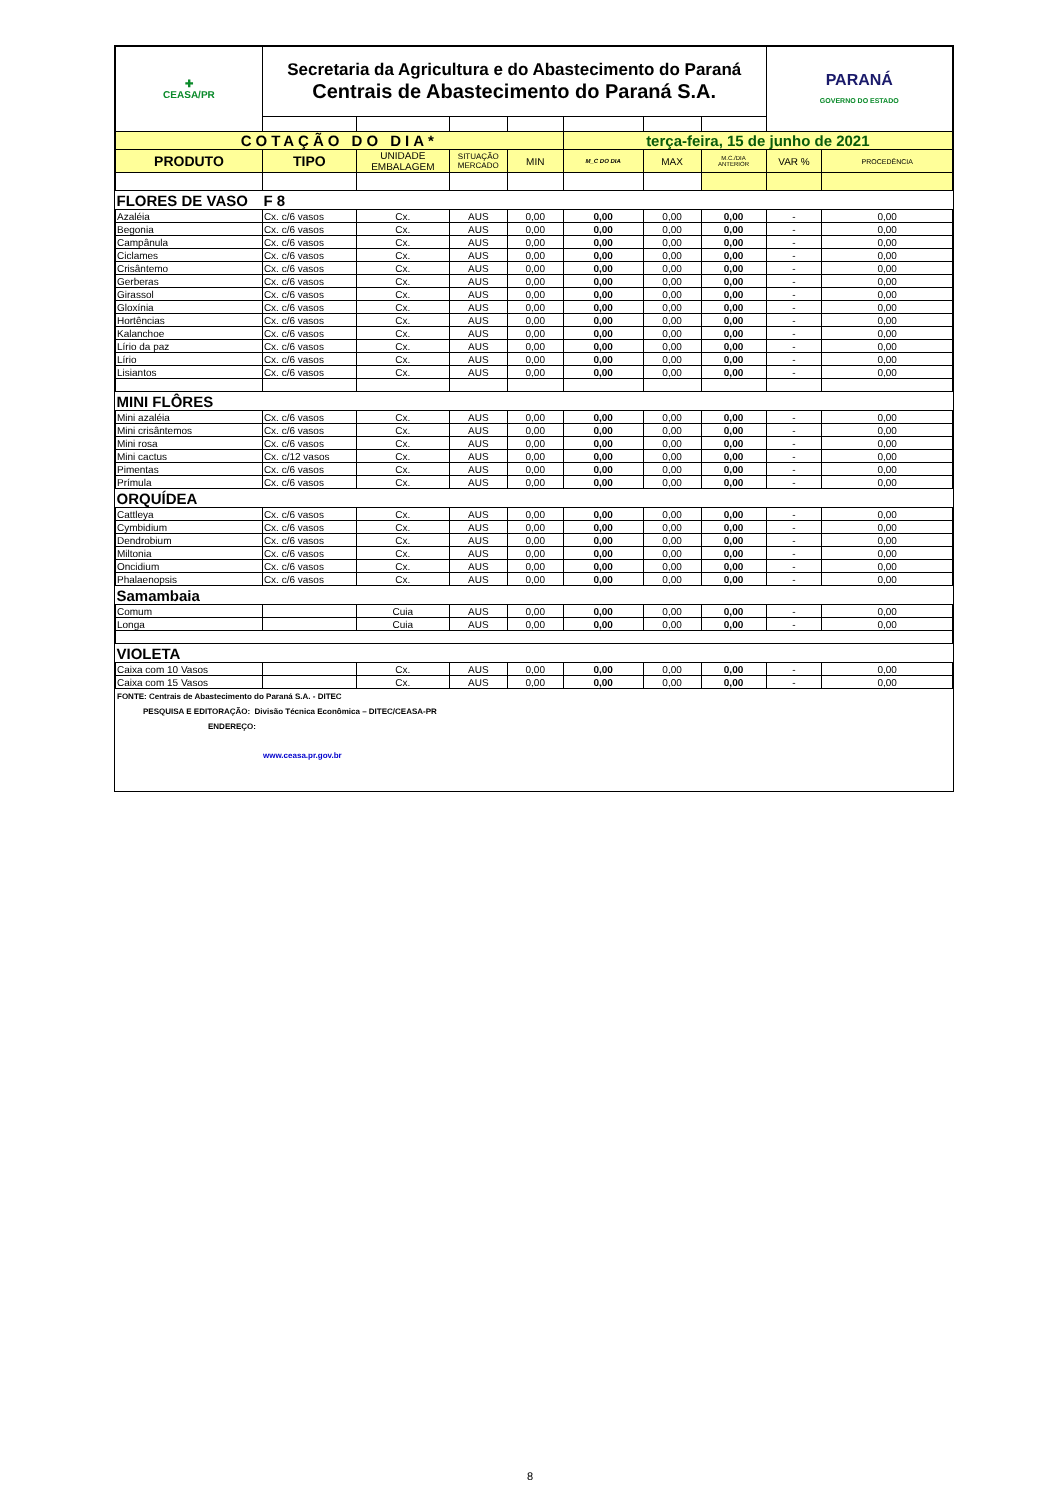| ✚ CEASA/PR | Secretaria da Agricultura e do Abastecimento do Paraná Centrais de Abastecimento do Paraná S.A. | | | | | | | PARANÁ GOVERNO DO ESTADO | |
| COTAÇÃO DO DIA* | | | | | terça-feira, 15 de junho de 2021 | | | | |
| PRODUTO | TIPO | UNIDADE EMBALAGEM | SITUAÇÃO MERCADO | MIN | M_C DO DIA | MAX | M.C./DIA ANTERIOR | VAR % | PROCEDÊNCIA |
| FLORES DE VASO | F 8 | | | | | | | | |
| Azaléia | Cx. c/6 vasos | Cx. | AUS | 0,00 | 0,00 | 0,00 | 0,00 | - | 0,00 |
| Begonia | Cx. c/6 vasos | Cx. | AUS | 0,00 | 0,00 | 0,00 | 0,00 | - | 0,00 |
| Campânula | Cx. c/6 vasos | Cx. | AUS | 0,00 | 0,00 | 0,00 | 0,00 | - | 0,00 |
| Ciclames | Cx. c/6 vasos | Cx. | AUS | 0,00 | 0,00 | 0,00 | 0,00 | - | 0,00 |
| Crisântemo | Cx. c/6 vasos | Cx. | AUS | 0,00 | 0,00 | 0,00 | 0,00 | - | 0,00 |
| Gerberas | Cx. c/6 vasos | Cx. | AUS | 0,00 | 0,00 | 0,00 | 0,00 | - | 0,00 |
| Girassol | Cx. c/6 vasos | Cx. | AUS | 0,00 | 0,00 | 0,00 | 0,00 | - | 0,00 |
| Gloxínia | Cx. c/6 vasos | Cx. | AUS | 0,00 | 0,00 | 0,00 | 0,00 | - | 0,00 |
| Hortências | Cx. c/6 vasos | Cx. | AUS | 0,00 | 0,00 | 0,00 | 0,00 | - | 0,00 |
| Kalanchoe | Cx. c/6 vasos | Cx. | AUS | 0,00 | 0,00 | 0,00 | 0,00 | - | 0,00 |
| Lírio da paz | Cx. c/6 vasos | Cx. | AUS | 0,00 | 0,00 | 0,00 | 0,00 | - | 0,00 |
| Lírio | Cx. c/6 vasos | Cx. | AUS | 0,00 | 0,00 | 0,00 | 0,00 | - | 0,00 |
| Lisiantos | Cx. c/6 vasos | Cx. | AUS | 0,00 | 0,00 | 0,00 | 0,00 | - | 0,00 |
| MINI FLÔRES | | | | | | | | | |
| Mini azaléia | Cx. c/6 vasos | Cx. | AUS | 0,00 | 0,00 | 0,00 | 0,00 | - | 0,00 |
| Mini crisântemos | Cx. c/6 vasos | Cx. | AUS | 0,00 | 0,00 | 0,00 | 0,00 | - | 0,00 |
| Mini rosa | Cx. c/6 vasos | Cx. | AUS | 0,00 | 0,00 | 0,00 | 0,00 | - | 0,00 |
| Mini cactus | Cx. c/12 vasos | Cx. | AUS | 0,00 | 0,00 | 0,00 | 0,00 | - | 0,00 |
| Pimentas | Cx. c/6 vasos | Cx. | AUS | 0,00 | 0,00 | 0,00 | 0,00 | - | 0,00 |
| Prímula | Cx. c/6 vasos | Cx. | AUS | 0,00 | 0,00 | 0,00 | 0,00 | - | 0,00 |
| ORQUÍDEA | | | | | | | | | |
| Cattleya | Cx. c/6 vasos | Cx. | AUS | 0,00 | 0,00 | 0,00 | 0,00 | - | 0,00 |
| Cymbidium | Cx. c/6 vasos | Cx. | AUS | 0,00 | 0,00 | 0,00 | 0,00 | - | 0,00 |
| Dendrobium | Cx. c/6 vasos | Cx. | AUS | 0,00 | 0,00 | 0,00 | 0,00 | - | 0,00 |
| Miltonia | Cx. c/6 vasos | Cx. | AUS | 0,00 | 0,00 | 0,00 | 0,00 | - | 0,00 |
| Oncidium | Cx. c/6 vasos | Cx. | AUS | 0,00 | 0,00 | 0,00 | 0,00 | - | 0,00 |
| Phalaenopsis | Cx. c/6 vasos | Cx. | AUS | 0,00 | 0,00 | 0,00 | 0,00 | - | 0,00 |
| Samambaia | | | | | | | | | |
| Comum | | Cuia | AUS | 0,00 | 0,00 | 0,00 | 0,00 | - | 0,00 |
| Longa | | Cuia | AUS | 0,00 | 0,00 | 0,00 | 0,00 | - | 0,00 |
| VIOLETA | | | | | | | | | |
| Caixa com 10 Vasos | | Cx. | AUS | 0,00 | 0,00 | 0,00 | 0,00 | - | 0,00 |
| Caixa com 15 Vasos | | Cx. | AUS | 0,00 | 0,00 | 0,00 | 0,00 | - | 0,00 |
FONTE: Centrais de Abastecimento do Paraná S.A. - DITEC
PESQUISA E EDITORAÇÃO: Divisão Técnica Econômica – DITEC/CEASA-PR
ENDEREÇO:
www.ceasa.pr.gov.br
8